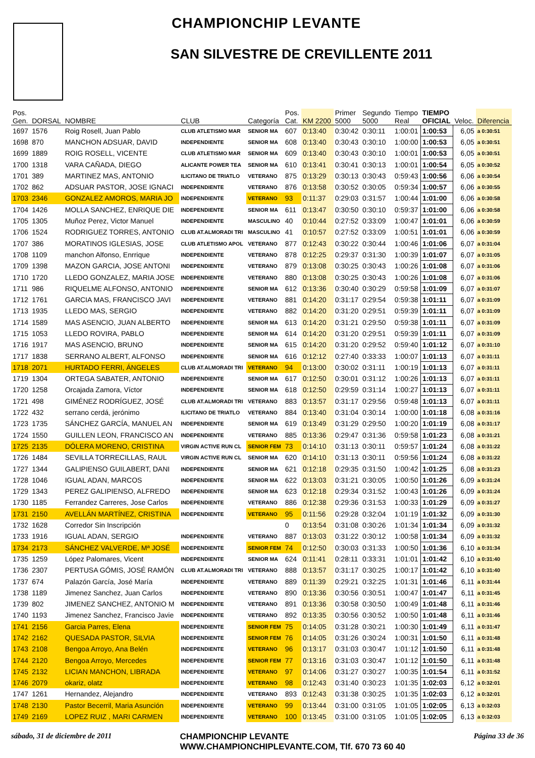CHAMPIONCHIP LEVANTE
SAN SILVESTRE DE CREVILLENTE 2011
| Pos. Gen. | DORSAL | NOMBRE | CLUB | Categoría | Pos. Cat. | KM 2200 | Primer 5000 | Segundo 5000 | Tiempo Real | TIEMPO OFICIAL | Veloc. | Diferencia |
| --- | --- | --- | --- | --- | --- | --- | --- | --- | --- | --- | --- | --- |
| 1697 | 1576 | Roig Rosell, Juan Pablo | CLUB ATLETISMO MAR | SENIOR MA | 607 | 0:13:40 | 0:30:42 | 0:30:11 | 1:00:01 | 1:00:53 | 6,05 | a 0:30:51 |
| 1698 | 870 | MANCHON ADSUAR, DAVID | INDEPENDIENTE | SENIOR MA | 608 | 0:13:40 | 0:30:43 | 0:30:10 | 1:00:00 | 1:00:53 | 6,05 | a 0:30:51 |
| 1699 | 1889 | ROIG ROSELL, VICENTE | CLUB ATLETISMO MAR | SENIOR MA | 609 | 0:13:40 | 0:30:43 | 0:30:10 | 1:00:01 | 1:00:53 | 6,05 | a 0:30:51 |
| 1700 | 1318 | VARA CAÑADA, DIEGO | ALICANTE POWER TEA | SENIOR MA | 610 | 0:13:41 | 0:30:41 | 0:30:13 | 1:00:01 | 1:00:54 | 6,05 | a 0:30:52 |
| 1701 | 389 | MARTINEZ MAS, ANTONIO | ILICITANO DE TRIATLO | VETERANO | 875 | 0:13:29 | 0:30:13 | 0:30:43 | 0:59:43 | 1:00:56 | 6,06 | a 0:30:54 |
| 1702 | 862 | ADSUAR PASTOR, JOSE IGNACI | INDEPENDIENTE | VETERANO | 876 | 0:13:58 | 0:30:52 | 0:30:05 | 0:59:34 | 1:00:57 | 6,06 | a 0:30:55 |
| 1703 | 2346 | GONZALEZ AMOROS, MARIA JO | INDEPENDIENTE | VETERANO | 93 | 0:11:37 | 0:29:03 | 0:31:57 | 1:00:44 | 1:01:00 | 6,06 | a 0:30:58 |
| 1704 | 1426 | MOLLA SANCHEZ, ENRIQUE DIE | INDEPENDIENTE | SENIOR MA | 611 | 0:13:47 | 0:30:50 | 0:30:10 | 0:59:37 | 1:01:00 | 6,06 | a 0:30:58 |
| 1705 | 1305 | Muñoz Perez, Victor Manuel | INDEPENDIENTE | MASCULINO | 40 | 0:10:44 | 0:27:52 | 0:33:09 | 1:00:47 | 1:01:01 | 6,06 | a 0:30:59 |
| 1706 | 1524 | RODRIGUEZ TORRES, ANTONIO | CLUB AT.ALMORADI TRI | MASCULINO | 41 | 0:10:57 | 0:27:52 | 0:33:09 | 1:00:51 | 1:01:01 | 6,06 | a 0:30:59 |
| 1707 | 386 | MORATINOS IGLESIAS, JOSE | CLUB ATLETISMO APOL | VETERANO | 877 | 0:12:43 | 0:30:22 | 0:30:44 | 1:00:46 | 1:01:06 | 6,07 | a 0:31:04 |
| 1708 | 1109 | manchon Alfonso, Enrrique | INDEPENDIENTE | VETERANO | 878 | 0:12:25 | 0:29:37 | 0:31:30 | 1:00:39 | 1:01:07 | 6,07 | a 0:31:05 |
| 1709 | 1398 | MAZON GARCIA, JOSE ANTONI | INDEPENDIENTE | VETERANO | 879 | 0:13:08 | 0:30:25 | 0:30:43 | 1:00:26 | 1:01:08 | 6,07 | a 0:31:06 |
| 1710 | 1720 | LLEDO GONZALEZ, MARIA JOSE | INDEPENDIENTE | VETERANO | 880 | 0:13:08 | 0:30:25 | 0:30:43 | 1:00:26 | 1:01:08 | 6,07 | a 0:31:06 |
| 1711 | 986 | RIQUELME ALFONSO, ANTONIO | INDEPENDIENTE | SENIOR MA | 612 | 0:13:36 | 0:30:40 | 0:30:29 | 0:59:58 | 1:01:09 | 6,07 | a 0:31:07 |
| 1712 | 1761 | GARCIA MAS, FRANCISCO JAVI | INDEPENDIENTE | VETERANO | 881 | 0:14:20 | 0:31:17 | 0:29:54 | 0:59:38 | 1:01:11 | 6,07 | a 0:31:09 |
| 1713 | 1935 | LLEDO MAS, SERGIO | INDEPENDIENTE | VETERANO | 882 | 0:14:20 | 0:31:20 | 0:29:51 | 0:59:39 | 1:01:11 | 6,07 | a 0:31:09 |
| 1714 | 1589 | MAS ASENCIO, JUAN ALBERTO | INDEPENDIENTE | SENIOR MA | 613 | 0:14:20 | 0:31:21 | 0:29:50 | 0:59:38 | 1:01:11 | 6,07 | a 0:31:09 |
| 1715 | 1053 | LLEDO ROVIRA, PABLO | INDEPENDIENTE | SENIOR MA | 614 | 0:14:20 | 0:31:20 | 0:29:51 | 0:59:39 | 1:01:11 | 6,07 | a 0:31:09 |
| 1716 | 1917 | MAS ASENCIO, BRUNO | INDEPENDIENTE | SENIOR MA | 615 | 0:14:20 | 0:31:20 | 0:29:52 | 0:59:40 | 1:01:12 | 6,07 | a 0:31:10 |
| 1717 | 1838 | SERRANO ALBERT, ALFONSO | INDEPENDIENTE | SENIOR MA | 616 | 0:12:12 | 0:27:40 | 0:33:33 | 1:00:07 | 1:01:13 | 6,07 | a 0:31:11 |
| 1718 | 2071 | HURTADO FERRI, ÁNGELES | CLUB AT.ALMORADI TRI | VETERANO | 94 | 0:13:00 | 0:30:02 | 0:31:11 | 1:00:19 | 1:01:13 | 6,07 | a 0:31:11 |
| 1719 | 1304 | ORTEGA SABATER, ANTONIO | INDEPENDIENTE | SENIOR MA | 617 | 0:12:50 | 0:30:01 | 0:31:12 | 1:00:26 | 1:01:13 | 6,07 | a 0:31:11 |
| 1720 | 1258 | Orcajada Zamora, Víctor | INDEPENDIENTE | SENIOR MA | 618 | 0:12:50 | 0:29:59 | 0:31:14 | 1:00:27 | 1:01:13 | 6,07 | a 0:31:11 |
| 1721 | 498 | GIMÉNEZ RODRÍGUEZ, JOSÉ | CLUB AT.ALMORADI TRI | VETERANO | 883 | 0:13:57 | 0:31:17 | 0:29:56 | 0:59:48 | 1:01:13 | 6,07 | a 0:31:11 |
| 1722 | 432 | serrano cerdá, jerónimo | ILICITANO DE TRIATLO | VETERANO | 884 | 0:13:40 | 0:31:04 | 0:30:14 | 1:00:00 | 1:01:18 | 6,08 | a 0:31:16 |
| 1723 | 1735 | SÁNCHEZ GARCÍA, MANUEL AN | INDEPENDIENTE | SENIOR MA | 619 | 0:13:49 | 0:31:29 | 0:29:50 | 1:00:20 | 1:01:19 | 6,08 | a 0:31:17 |
| 1724 | 1550 | GUILLEN LEON, FRANCISCO AN | INDEPENDIENTE | VETERANO | 885 | 0:13:36 | 0:29:47 | 0:31:36 | 0:59:58 | 1:01:23 | 6,08 | a 0:31:21 |
| 1725 | 2135 | DÓLERA MORENO, CRISTINA | VIRGIN ACTIVE RUN CL | SENIOR FEM | 73 | 0:14:10 | 0:31:13 | 0:30:11 | 0:59:57 | 1:01:24 | 6,08 | a 0:31:22 |
| 1726 | 1484 | SEVILLA TORRECILLAS, RAUL | VIRGIN ACTIVE RUN CL | SENIOR MA | 620 | 0:14:10 | 0:31:13 | 0:30:11 | 0:59:56 | 1:01:24 | 6,08 | a 0:31:22 |
| 1727 | 1344 | GALIPIENSO GUILABERT, DANI | INDEPENDIENTE | SENIOR MA | 621 | 0:12:18 | 0:29:35 | 0:31:50 | 1:00:42 | 1:01:25 | 6,08 | a 0:31:23 |
| 1728 | 1046 | IGUAL ADAN, MARCOS | INDEPENDIENTE | SENIOR MA | 622 | 0:13:03 | 0:31:21 | 0:30:05 | 1:00:50 | 1:01:26 | 6,09 | a 0:31:24 |
| 1729 | 1343 | PEREZ GALIPIENSO, ALFREDO | INDEPENDIENTE | SENIOR MA | 623 | 0:12:18 | 0:29:34 | 0:31:52 | 1:00:43 | 1:01:26 | 6,09 | a 0:31:24 |
| 1730 | 1185 | Ferrandez Carreres, Jose Carlos | INDEPENDIENTE | VETERANO | 886 | 0:12:38 | 0:29:36 | 0:31:53 | 1:00:33 | 1:01:29 | 6,09 | a 0:31:27 |
| 1731 | 2150 | AVELLÁN MARTÍNEZ, CRISTINA | INDEPENDIENTE | VETERANO | 95 | 0:11:56 | 0:29:28 | 0:32:04 | 1:01:19 | 1:01:32 | 6,09 | a 0:31:30 |
| 1732 | 1628 | Corredor Sin Inscripción | | | 0 | 0:13:54 | 0:31:08 | 0:30:26 | 1:01:34 | 1:01:34 | 6,09 | a 0:31:32 |
| 1733 | 1916 | IGUAL ADAN, SERGIO | INDEPENDIENTE | VETERANO | 887 | 0:13:03 | 0:31:22 | 0:30:12 | 1:00:58 | 1:01:34 | 6,09 | a 0:31:32 |
| 1734 | 2173 | SÁNCHEZ VALVERDE, Mª JOSÉ | INDEPENDIENTE | SENIOR FEM | 74 | 0:12:50 | 0:30:03 | 0:31:33 | 1:00:50 | 1:01:36 | 6,10 | a 0:31:34 |
| 1735 | 1259 | López Palomares, Vicent | INDEPENDIENTE | SENIOR MA | 624 | 0:11:41 | 0:28:11 | 0:33:31 | 1:01:01 | 1:01:42 | 6,10 | a 0:31:40 |
| 1736 | 2307 | PERTUSA GÓMIS, JOSÉ RAMÓN | CLUB AT.ALMORADI TRI | VETERANO | 888 | 0:13:57 | 0:31:17 | 0:30:25 | 1:00:17 | 1:01:42 | 6,10 | a 0:31:40 |
| 1737 | 674 | Palazón García, José María | INDEPENDIENTE | VETERANO | 889 | 0:11:39 | 0:29:21 | 0:32:25 | 1:01:31 | 1:01:46 | 6,11 | a 0:31:44 |
| 1738 | 1189 | Jimenez Sanchez, Juan Carlos | INDEPENDIENTE | VETERANO | 890 | 0:13:36 | 0:30:56 | 0:30:51 | 1:00:47 | 1:01:47 | 6,11 | a 0:31:45 |
| 1739 | 802 | JIMENEZ SANCHEZ, ANTONIO M | INDEPENDIENTE | VETERANO | 891 | 0:13:36 | 0:30:58 | 0:30:50 | 1:00:49 | 1:01:48 | 6,11 | a 0:31:46 |
| 1740 | 1193 | Jimenez Sanchez, Francisco Javie | INDEPENDIENTE | VETERANO | 892 | 0:13:35 | 0:30:56 | 0:30:52 | 1:00:50 | 1:01:48 | 6,11 | a 0:31:46 |
| 1741 | 2156 | Garcia Parres, Elena | INDEPENDIENTE | SENIOR FEM | 75 | 0:14:05 | 0:31:28 | 0:30:21 | 1:00:30 | 1:01:49 | 6,11 | a 0:31:47 |
| 1742 | 2162 | QUESADA PASTOR, SILVIA | INDEPENDIENTE | SENIOR FEM | 76 | 0:14:05 | 0:31:26 | 0:30:24 | 1:00:31 | 1:01:50 | 6,11 | a 0:31:48 |
| 1743 | 2108 | Bengoa Arroyo, Ana Belén | INDEPENDIENTE | VETERANO | 96 | 0:13:17 | 0:31:03 | 0:30:47 | 1:01:12 | 1:01:50 | 6,11 | a 0:31:48 |
| 1744 | 2120 | Bengoa Arroyo, Mercedes | INDEPENDIENTE | SENIOR FEM | 77 | 0:13:16 | 0:31:03 | 0:30:47 | 1:01:12 | 1:01:50 | 6,11 | a 0:31:48 |
| 1745 | 2132 | LICIAN MANCHON, LIBRADA | INDEPENDIENTE | VETERANO | 97 | 0:14:06 | 0:31:27 | 0:30:27 | 1:00:35 | 1:01:54 | 6,11 | a 0:31:52 |
| 1746 | 2079 | okariz, olatz | INDEPENDIENTE | VETERANO | 98 | 0:12:43 | 0:31:40 | 0:30:23 | 1:01:35 | 1:02:03 | 6,12 | a 0:32:01 |
| 1747 | 1261 | Hernandez, Alejandro | INDEPENDIENTE | VETERANO | 893 | 0:12:43 | 0:31:38 | 0:30:25 | 1:01:35 | 1:02:03 | 6,12 | a 0:32:01 |
| 1748 | 2130 | Pastor Becerril, Maria Asunción | INDEPENDIENTE | VETERANO | 99 | 0:13:44 | 0:31:00 | 0:31:05 | 1:01:05 | 1:02:05 | 6,13 | a 0:32:03 |
| 1749 | 2169 | LOPEZ RUIZ , MARI CARMEN | INDEPENDIENTE | VETERANO | 100 | 0:13:45 | 0:31:00 | 0:31:05 | 1:01:05 | 1:02:05 | 6,13 | a 0:32:03 |
sábado, 31 de diciembre de 2011 CHAMPIONCHIP LEVANTE
WWW.CHAMPIONCHIPLEVANTE.COM, Tlf. 670 73 60 40 Página 33 de 36